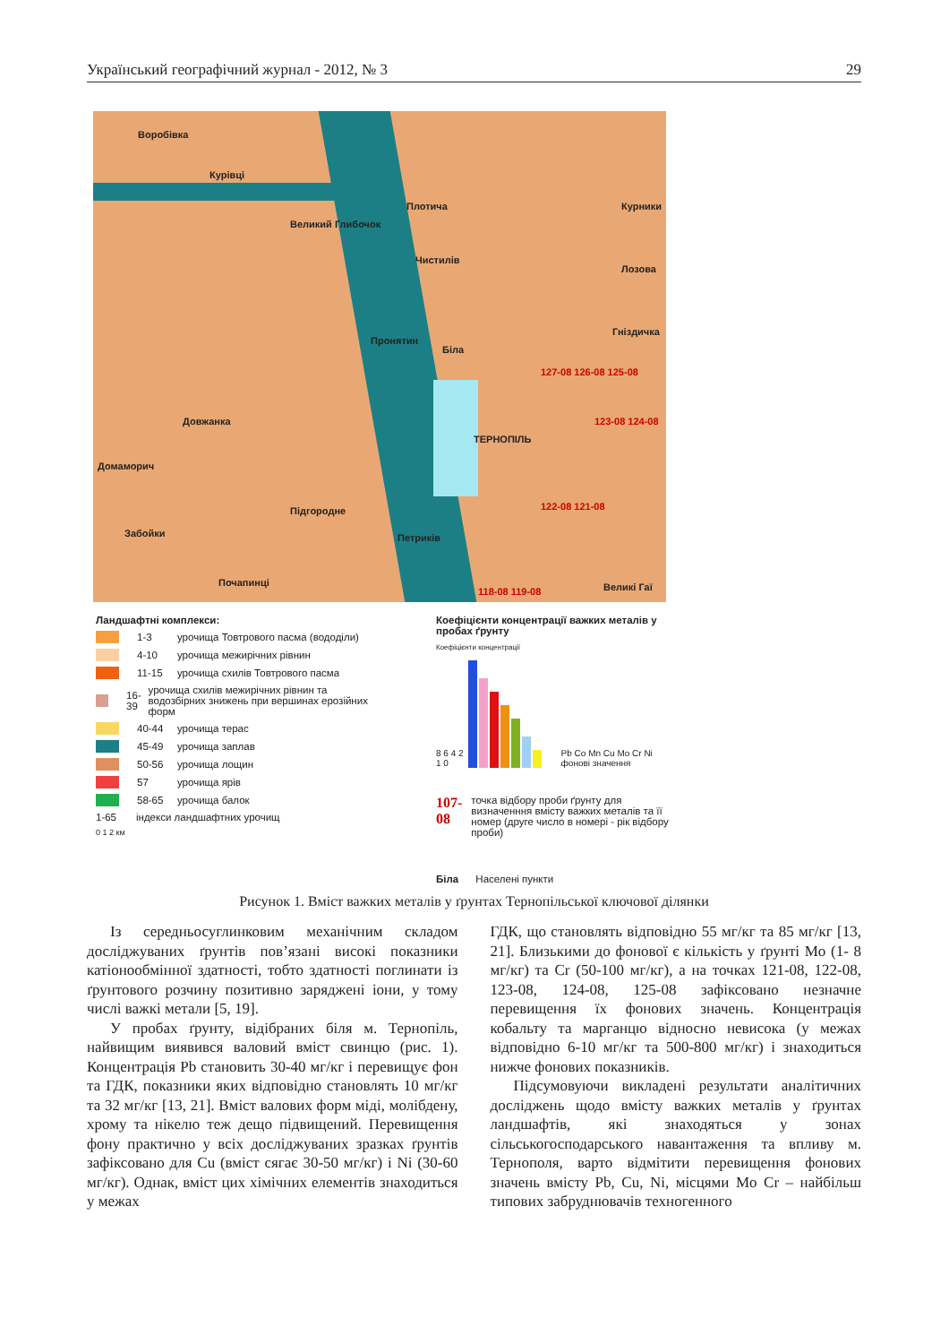Український географічний журнал - 2012, № 3 29
Воробівка
Курівці
Великий Глибочок
Плотича
Чистилів
Курники
Лозова
Гніздичка
Пронятин
Біла
Довжанка
ТЕРНОПІЛЬ
Домаморич
Підгородне
Петриків
Забойки
Почапинці Великі Гаї
127-08 126-08 125-08
123-08 124-08
122-08 121-08
118-08 119-08
Ландшафтні комплекси:
1-3 урочища Товтрового пасма (вододіли)
4-10 урочища межирічних рівнин
11-15 урочища схилів Товтрового пасма
16-39 урочища схилів межирічних рівнин та водозбірних знижень при вершинах ерозійних форм
40-44 урочища терас
45-49 урочища заплав
50-56 урочища лощин
57 урочища ярів
58-65 урочища балок
1-65 індекси ландшафтних урочищ
0 1 2 км
Коефіцієнти концентрації важких металів у пробах ґрунту
Коефіцієнти концентрації
8 6 4 2 1 0 Pb Co Mn Cu Mo Cr Ni фонові значення
107-08 точка відбору проби ґрунту для визначенння вмісту важких металів та її номер (друге число в номері - рік відбору проби)
Біла Населені пункти
Рисунок 1. Вміст важких металів у ґрунтах Тернопільської ключової ділянки
Із середньосуглинковим механічним складом досліджуваних ґрунтів пов’язані високі показники катіонообмінної здатності, тобто здатності поглинати із ґрунтового розчину позитивно заряджені іони, у тому числі важкі метали [5, 19].
У пробах ґрунту, відібраних біля м. Тернопіль, найвищим виявився валовий вміст свинцю (рис. 1). Концентрація Pb становить 30-40 мг/кг і перевищує фон та ГДК, показники яких відповідно становлять 10 мг/кг та 32 мг/кг [13, 21]. Вміст валових форм міді, молібдену, хрому та нікелю теж дещо підвищений. Перевищення фону практично у всіх досліджуваних зразках ґрунтів зафіксовано для Cu (вміст сягає 30-50 мг/кг) і Ni (30-60 мг/кг). Однак, вміст цих хімічних елементів знаходиться у межах
ГДК, що становлять відповідно 55 мг/кг та 85 мг/кг [13, 21]. Близькими до фонової є кількість у ґрунті Mo (1- 8 мг/кг) та Cr (50-100 мг/кг), а на точках 121-08, 122-08, 123-08, 124-08, 125-08 зафіксовано незначне перевищення їх фонових значень. Концентрація кобальту та марганцю відносно невисока (у межах відповідно 6-10 мг/кг та 500-800 мг/кг) і знаходиться нижче фонових показників.
Підсумовуючи викладені результати аналітичних досліджень щодо вмісту важких металів у ґрунтах ландшафтів, які знаходяться у зонах сільськогосподарського навантаження та впливу м. Тернополя, варто відмітити перевищення фонових значень вмісту Pb, Cu, Ni, місцями Mo Cr – найбільш типових забруднювачів техногенного